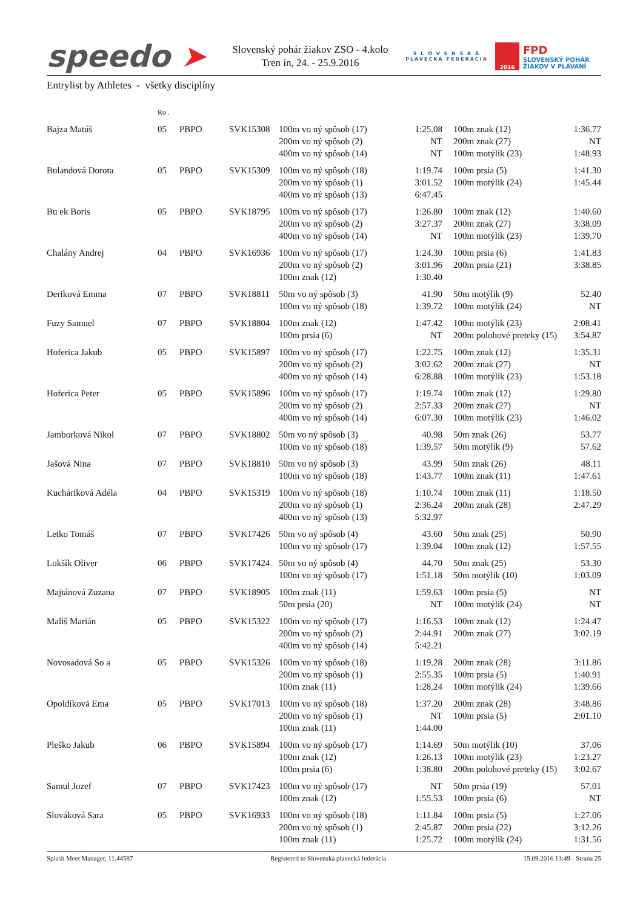speedo ➤
Slovenský pohár žiakov ZSO - 4.kolo
Tren ín, 24. - 25.9.2016
S L O V E N S K Á
PLAVECKÁ FEDERÁCIA
2016
FPD
SLOVENSKÝ POHÁR
ŽIAKOV V PLÁVANÍ
Entrylist by Athletes - všetky disciplíny
| | Ro . | | | | | | | |
| Bajza Matúš | 05 | PBPO | SVK15308 | 100m vo ný spôsob (17) | 1:25.08 | | 100m znak (12) | 1:36.77 |
| | | | | 200m vo ný spôsob (2) | NT | | 200m znak (27) | NT |
| | | | | 400m vo ný spôsob (14) | NT | | 100m motýlik (23) | 1:48.93 |
| Bulandová Dorota | 05 | PBPO | SVK15309 | 100m vo ný spôsob (18) | 1:19.74 | | 100m prsia (5) | 1:41.30 |
| | | | | 200m vo ný spôsob (1) | 3:01.52 | | 100m motýlik (24) | 1:45.44 |
| | | | | 400m vo ný spôsob (13) | 6:47.45 | | | |
| Bu ek Boris | 05 | PBPO | SVK18795 | 100m vo ný spôsob (17) | 1:26.80 | | 100m znak (12) | 1:40.60 |
| | | | | 200m vo ný spôsob (2) | 3:27.37 | | 200m znak (27) | 3:38.09 |
| | | | | 400m vo ný spôsob (14) | NT | | 100m motýlik (23) | 1:39.70 |
| Chalány Andrej | 04 | PBPO | SVK16936 | 100m vo ný spôsob (17) | 1:24.30 | | 100m prsia (6) | 1:41.83 |
| | | | | 200m vo ný spôsob (2) | 3:01.96 | | 200m prsia (21) | 3:38.85 |
| | | | | 100m znak (12) | 1:30.40 | | | |
| Deriková Emma | 07 | PBPO | SVK18811 | 50m vo ný spôsob (3) | 41.90 | | 50m motýlik (9) | 52.40 |
| | | | | 100m vo ný spôsob (18) | 1:39.72 | | 100m motýlik (24) | NT |
| Fuzy Samuel | 07 | PBPO | SVK18804 | 100m znak (12) | 1:47.42 | | 100m motýlik (23) | 2:08.41 |
| | | | | 100m prsia (6) | NT | | 200m polohové preteky (15) | 3:54.87 |
| Hoferica Jakub | 05 | PBPO | SVK15897 | 100m vo ný spôsob (17) | 1:22.75 | | 100m znak (12) | 1:35.31 |
| | | | | 200m vo ný spôsob (2) | 3:02.62 | | 200m znak (27) | NT |
| | | | | 400m vo ný spôsob (14) | 6:28.88 | | 100m motýlik (23) | 1:53.18 |
| Hoferica Peter | 05 | PBPO | SVK15896 | 100m vo ný spôsob (17) | 1:19.74 | | 100m znak (12) | 1:29.80 |
| | | | | 200m vo ný spôsob (2) | 2:57.33 | | 200m znak (27) | NT |
| | | | | 400m vo ný spôsob (14) | 6:07.30 | | 100m motýlik (23) | 1:46.02 |
| Jamborková Nikol | 07 | PBPO | SVK18802 | 50m vo ný spôsob (3) | 40.98 | | 50m znak (26) | 53.77 |
| | | | | 100m vo ný spôsob (18) | 1:39.57 | | 50m motýlik (9) | 57.62 |
| Jašová Nina | 07 | PBPO | SVK18810 | 50m vo ný spôsob (3) | 43.99 | | 50m znak (26) | 48.11 |
| | | | | 100m vo ný spôsob (18) | 1:43.77 | | 100m znak (11) | 1:47.61 |
| Kucháriková Adéla | 04 | PBPO | SVK15319 | 100m vo ný spôsob (18) | 1:10.74 | | 100m znak (11) | 1:18.50 |
| | | | | 200m vo ný spôsob (1) | 2:36.24 | | 200m znak (28) | 2:47.29 |
| | | | | 400m vo ný spôsob (13) | 5:32.97 | | | |
| Letko Tomáš | 07 | PBPO | SVK17426 | 50m vo ný spôsob (4) | 43.60 | | 50m znak (25) | 50.90 |
| | | | | 100m vo ný spôsob (17) | 1:39.04 | | 100m znak (12) | 1:57.55 |
| Lokšík Oliver | 06 | PBPO | SVK17424 | 50m vo ný spôsob (4) | 44.70 | | 50m znak (25) | 53.30 |
| | | | | 100m vo ný spôsob (17) | 1:51.18 | | 50m motýlik (10) | 1:03.09 |
| Majtánová Zuzana | 07 | PBPO | SVK18905 | 100m znak (11) | 1:59.63 | | 100m prsia (5) | NT |
| | | | | 50m prsia (20) | NT | | 100m motýlik (24) | NT |
| Mališ Marián | 05 | PBPO | SVK15322 | 100m vo ný spôsob (17) | 1:16.53 | | 100m znak (12) | 1:24.47 |
| | | | | 200m vo ný spôsob (2) | 2:44.91 | | 200m znak (27) | 3:02.19 |
| | | | | 400m vo ný spôsob (14) | 5:42.21 | | | |
| Novosadová So a | 05 | PBPO | SVK15326 | 100m vo ný spôsob (18) | 1:19.28 | | 200m znak (28) | 3:11.86 |
| | | | | 200m vo ný spôsob (1) | 2:55.35 | | 100m prsia (5) | 1:40.91 |
| | | | | 100m znak (11) | 1:28.24 | | 100m motýlik (24) | 1:39.66 |
| Opoldíková Ema | 05 | PBPO | SVK17013 | 100m vo ný spôsob (18) | 1:37.20 | | 200m znak (28) | 3:48.86 |
| | | | | 200m vo ný spôsob (1) | NT | | 100m prsia (5) | 2:01.10 |
| | | | | 100m znak (11) | 1:44.00 | | | |
| Pleško Jakub | 06 | PBPO | SVK15894 | 100m vo ný spôsob (17) | 1:14.69 | | 50m motýlik (10) | 37.06 |
| | | | | 100m znak (12) | 1:26.13 | | 100m motýlik (23) | 1:23.27 |
| | | | | 100m prsia (6) | 1:38.80 | | 200m polohové preteky (15) | 3:02.67 |
| Samul Jozef | 07 | PBPO | SVK17423 | 100m vo ný spôsob (17) | NT | | 50m prsia (19) | 57.01 |
| | | | | 100m znak (12) | 1:55.53 | | 100m prsia (6) | NT |
| Slováková Sara | 05 | PBPO | SVK16933 | 100m vo ný spôsob (18) | 1:11.84 | | 100m prsia (5) | 1:27.06 |
| | | | | 200m vo ný spôsob (1) | 2:45.87 | | 200m prsia (22) | 3:12.26 |
| | | | | 100m znak (11) | 1:25.72 | | 100m motýlik (24) | 1:31.56 |
Splash Meet Manager, 11.44587 Registered to Slovenská plavecká federácia 15.09.2016 13:49 - Strana 25